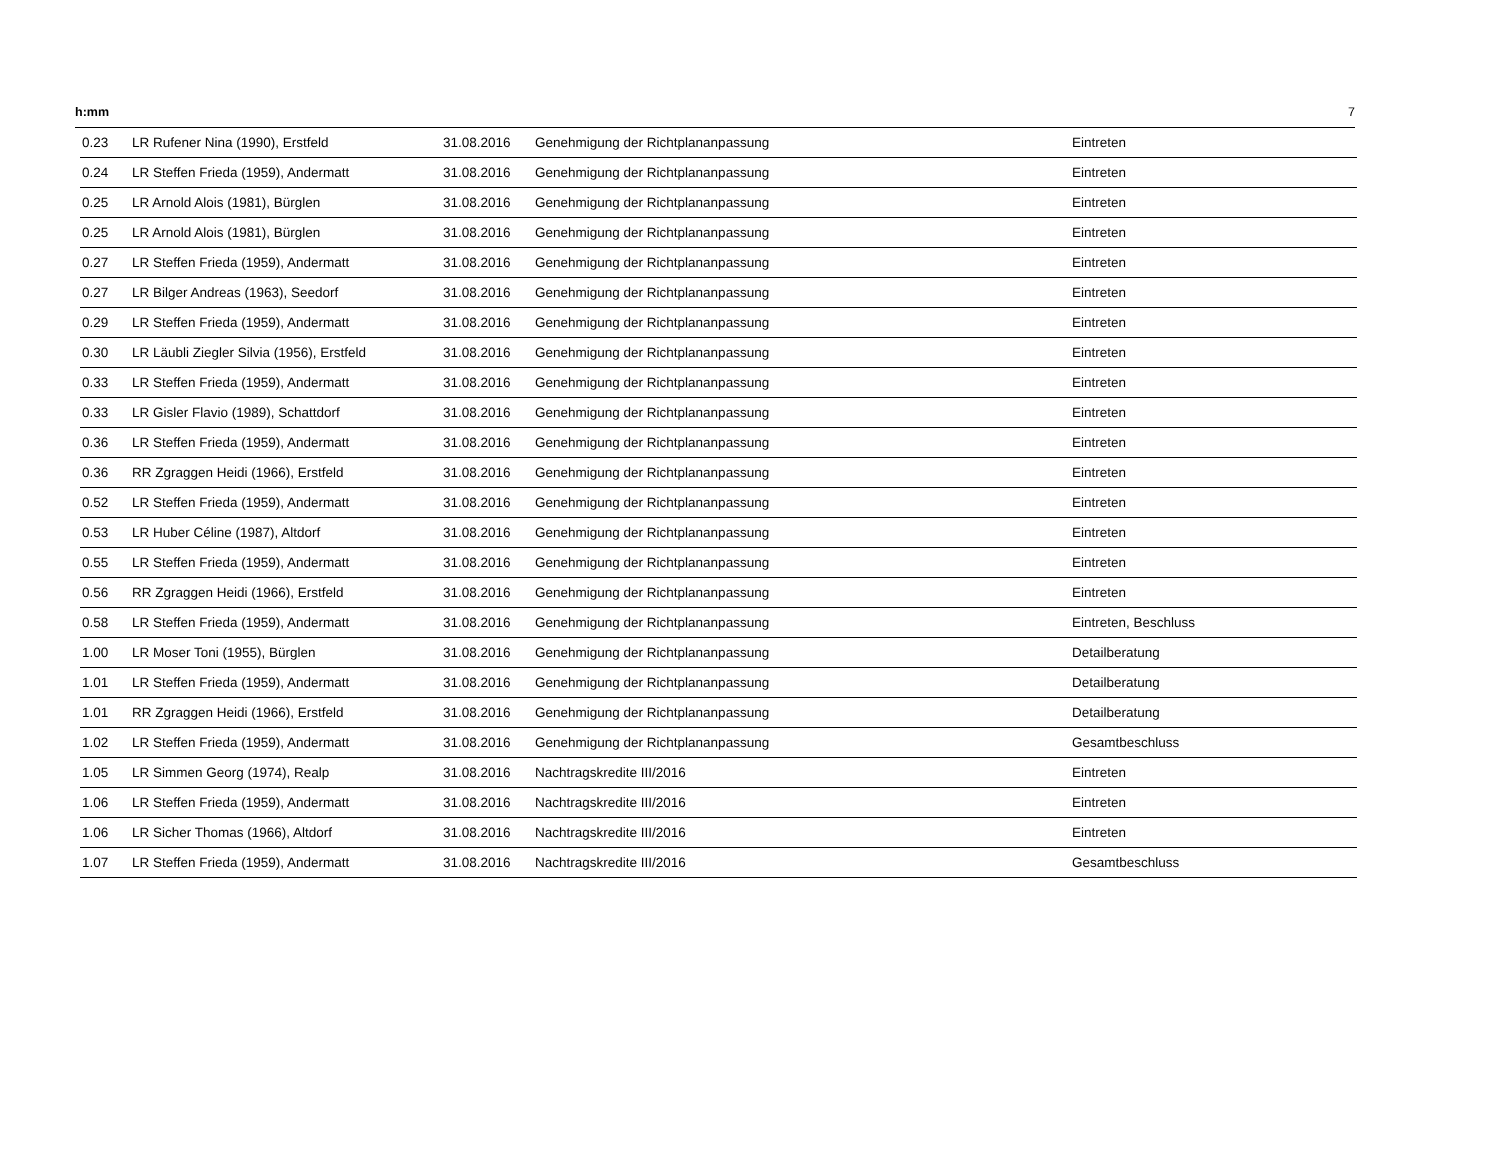h:mm 7
| 0.23 | LR Rufener Nina (1990), Erstfeld | 31.08.2016 | Genehmigung der Richtplananpassung | Eintreten |
| 0.24 | LR Steffen Frieda (1959), Andermatt | 31.08.2016 | Genehmigung der Richtplananpassung | Eintreten |
| 0.25 | LR Arnold Alois (1981), Bürglen | 31.08.2016 | Genehmigung der Richtplananpassung | Eintreten |
| 0.25 | LR Arnold Alois (1981), Bürglen | 31.08.2016 | Genehmigung der Richtplananpassung | Eintreten |
| 0.27 | LR Steffen Frieda (1959), Andermatt | 31.08.2016 | Genehmigung der Richtplananpassung | Eintreten |
| 0.27 | LR Bilger Andreas (1963), Seedorf | 31.08.2016 | Genehmigung der Richtplananpassung | Eintreten |
| 0.29 | LR Steffen Frieda (1959), Andermatt | 31.08.2016 | Genehmigung der Richtplananpassung | Eintreten |
| 0.30 | LR Läubli Ziegler Silvia (1956), Erstfeld | 31.08.2016 | Genehmigung der Richtplananpassung | Eintreten |
| 0.33 | LR Steffen Frieda (1959), Andermatt | 31.08.2016 | Genehmigung der Richtplananpassung | Eintreten |
| 0.33 | LR Gisler Flavio (1989), Schattdorf | 31.08.2016 | Genehmigung der Richtplananpassung | Eintreten |
| 0.36 | LR Steffen Frieda (1959), Andermatt | 31.08.2016 | Genehmigung der Richtplananpassung | Eintreten |
| 0.36 | RR Zgraggen Heidi (1966), Erstfeld | 31.08.2016 | Genehmigung der Richtplananpassung | Eintreten |
| 0.52 | LR Steffen Frieda (1959), Andermatt | 31.08.2016 | Genehmigung der Richtplananpassung | Eintreten |
| 0.53 | LR Huber Céline (1987), Altdorf | 31.08.2016 | Genehmigung der Richtplananpassung | Eintreten |
| 0.55 | LR Steffen Frieda (1959), Andermatt | 31.08.2016 | Genehmigung der Richtplananpassung | Eintreten |
| 0.56 | RR Zgraggen Heidi (1966), Erstfeld | 31.08.2016 | Genehmigung der Richtplananpassung | Eintreten |
| 0.58 | LR Steffen Frieda (1959), Andermatt | 31.08.2016 | Genehmigung der Richtplananpassung | Eintreten, Beschluss |
| 1.00 | LR Moser Toni (1955), Bürglen | 31.08.2016 | Genehmigung der Richtplananpassung | Detailberatung |
| 1.01 | LR Steffen Frieda (1959), Andermatt | 31.08.2016 | Genehmigung der Richtplananpassung | Detailberatung |
| 1.01 | RR Zgraggen Heidi (1966), Erstfeld | 31.08.2016 | Genehmigung der Richtplananpassung | Detailberatung |
| 1.02 | LR Steffen Frieda (1959), Andermatt | 31.08.2016 | Genehmigung der Richtplananpassung | Gesamtbeschluss |
| 1.05 | LR Simmen Georg (1974), Realp | 31.08.2016 | Nachtragskredite III/2016 | Eintreten |
| 1.06 | LR Steffen Frieda (1959), Andermatt | 31.08.2016 | Nachtragskredite III/2016 | Eintreten |
| 1.06 | LR Sicher Thomas (1966), Altdorf | 31.08.2016 | Nachtragskredite III/2016 | Eintreten |
| 1.07 | LR Steffen Frieda (1959), Andermatt | 31.08.2016 | Nachtragskredite III/2016 | Gesamtbeschluss |